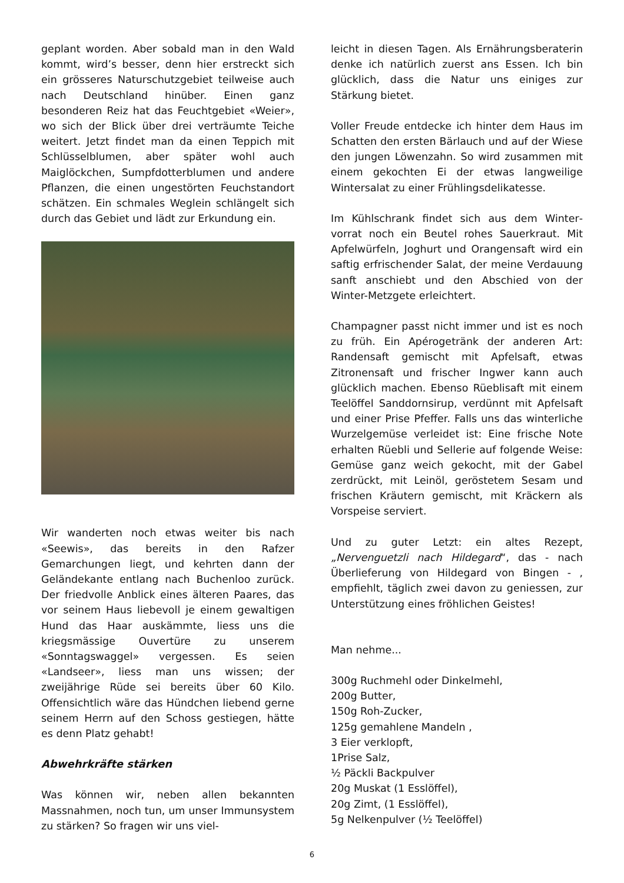geplant worden. Aber sobald man in den Wald kommt, wird’s besser, denn hier erstreckt sich ein grösseres Naturschutzgebiet teilweise auch nach Deutschland hinüber. Einen ganz besonderen Reiz hat das Feuchtgebiet «Weier», wo sich der Blick über drei verträumte Teiche weitert. Jetzt findet man da einen Teppich mit Schlüsselblumen, aber später wohl auch Maiglöckchen, Sumpf­dotterblumen und andere Pflanzen, die einen ungestörten Feuchstandort schätzen. Ein schmales Weglein schlängelt sich durch das Gebiet und lädt zur Erkundung ein.
Wir wanderten noch etwas weiter bis nach «Seewis», das bereits in den Rafzer Gemarchungen liegt, und kehrten dann der Geländekante entlang nach Buchenloo zurück. Der friedvolle Anblick eines älteren Paares, das vor seinem Haus liebevoll je einem gewaltigen Hund das Haar auskämmte, liess uns die kriegsmässige Ouvertüre zu unserem «Sonntagswaggel» vergessen. Es seien «Landseer», liess man uns wissen; der zweijährige Rüde sei bereits über 60 Kilo. Offensichtlich wäre das Hündchen liebend gerne seinem Herrn auf den Schoss gestiegen, hätte es denn Platz gehabt!
Abwehrkräfte stärken
Was können wir, neben allen bekannten Massnahmen, noch tun, um unser Immun­system zu stärken? So fragen wir uns viel-
leicht in diesen Tagen. Als Ernährungsbera­terin denke ich natürlich zuerst ans Essen. Ich bin glücklich, dass die Natur uns einiges zur Stärkung bietet.
Voller Freude entdecke ich hinter dem Haus im Schatten den ersten Bärlauch und auf der Wiese den jungen Löwenzahn. So wird zusammen mit einem gekochten Ei der etwas langweilige Wintersalat zu einer Frühlings­delikatesse.
Im Kühlschrank findet sich aus dem Winter­vorrat noch ein Beutel rohes Sauerkraut. Mit Apfelwürfeln, Joghurt und Orangensaft wird ein saftig erfrischender Salat, der meine Ver­dauung sanft anschiebt und den Abschied von der Winter-Metzgete erleichtert.
Champagner passt nicht immer und ist es noch zu früh. Ein Apérogetränk der anderen Art: Randensaft gemischt mit Apfelsaft, etwas Zitronensaft und frischer Ingwer kann auch glücklich machen. Ebenso Rüeblisaft mit einem Teelöffel Sanddornsirup, verdünnt mit Apfelsaft und einer Prise Pfeffer. Falls uns das winterliche Wurzelgemüse verleidet ist: Eine frische Note erhalten Rüebli und Sellerie auf folgende Weise: Gemüse ganz weich gekocht, mit der Gabel zerdrückt, mit Leinöl, geröstetem Sesam und frischen Kräutern gemischt, mit Kräckern als Vorspeise serviert.
Und zu guter Letzt: ein altes Rezept, „Nervenguetzli nach Hildegard“, das - nach Überlieferung von Hildegard von Bingen - , empfiehlt, täglich zwei davon zu geniessen, zur Unterstützung eines fröhlichen Geistes!
Man nehme...
300g Ruchmehl oder Dinkelmehl,
200g Butter,
150g Roh-Zucker,
125g gemahlene Mandeln ,
3 Eier verklopft,
1Prise Salz,
½ Päckli Backpulver
20g Muskat (1 Esslöffel),
20g Zimt, (1 Esslöffel),
5g Nelkenpulver (½ Teelöffel)
6